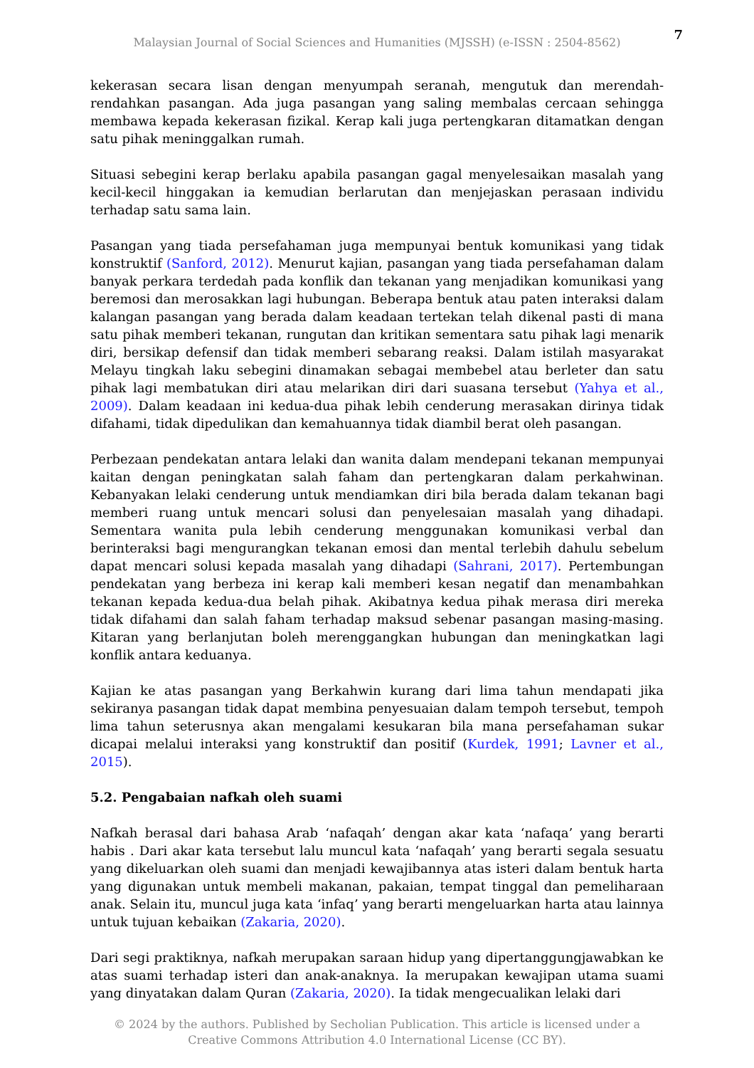7
Malaysian Journal of Social Sciences and Humanities (MJSSH) (e-ISSN : 2504-8562)
kekerasan secara lisan dengan menyumpah seranah, mengutuk dan merendah-rendahkan pasangan. Ada juga pasangan yang saling membalas cercaan sehingga membawa kepada kekerasan fizikal. Kerap kali juga pertengkaran ditamatkan dengan satu pihak meninggalkan rumah.
Situasi sebegini kerap berlaku apabila pasangan gagal menyelesaikan masalah yang kecil-kecil hinggakan ia kemudian berlarutan dan menjejaskan perasaan individu terhadap satu sama lain.
Pasangan yang tiada persefahaman juga mempunyai bentuk komunikasi yang tidak konstruktif (Sanford, 2012). Menurut kajian, pasangan yang tiada persefahaman dalam banyak perkara terdedah pada konflik dan tekanan yang menjadikan komunikasi yang beremosi dan merosakkan lagi hubungan. Beberapa bentuk atau paten interaksi dalam kalangan pasangan yang berada dalam keadaan tertekan telah dikenal pasti di mana satu pihak memberi tekanan, rungutan dan kritikan sementara satu pihak lagi menarik diri, bersikap defensif dan tidak memberi sebarang reaksi. Dalam istilah masyarakat Melayu tingkah laku sebegini dinamakan sebagai membebel atau berleter dan satu pihak lagi membatukan diri atau melarikan diri dari suasana tersebut (Yahya et al., 2009). Dalam keadaan ini kedua-dua pihak lebih cenderung merasakan dirinya tidak difahami, tidak dipedulikan dan kemahuannya tidak diambil berat oleh pasangan.
Perbezaan pendekatan antara lelaki dan wanita dalam mendepani tekanan mempunyai kaitan dengan peningkatan salah faham dan pertengkaran dalam perkahwinan. Kebanyakan lelaki cenderung untuk mendiamkan diri bila berada dalam tekanan bagi memberi ruang untuk mencari solusi dan penyelesaian masalah yang dihadapi. Sementara wanita pula lebih cenderung menggunakan komunikasi verbal dan berinteraksi bagi mengurangkan tekanan emosi dan mental terlebih dahulu sebelum dapat mencari solusi kepada masalah yang dihadapi (Sahrani, 2017). Pertembungan pendekatan yang berbeza ini kerap kali memberi kesan negatif dan menambahkan tekanan kepada kedua-dua belah pihak. Akibatnya kedua pihak merasa diri mereka tidak difahami dan salah faham terhadap maksud sebenar pasangan masing-masing. Kitaran yang berlanjutan boleh merenggangkan hubungan dan meningkatkan lagi konflik antara keduanya.
Kajian ke atas pasangan yang Berkahwin kurang dari lima tahun mendapati jika sekiranya pasangan tidak dapat membina penyesuaian dalam tempoh tersebut, tempoh lima tahun seterusnya akan mengalami kesukaran bila mana persefahaman sukar dicapai melalui interaksi yang konstruktif dan positif (Kurdek, 1991; Lavner et al., 2015).
5.2. Pengabaian nafkah oleh suami
Nafkah berasal dari bahasa Arab ‘nafaqah’ dengan akar kata ‘nafaqa’ yang berarti habis . Dari akar kata tersebut lalu muncul kata ‘nafaqah’ yang berarti segala sesuatu yang dikeluarkan oleh suami dan menjadi kewajibannya atas isteri dalam bentuk harta yang digunakan untuk membeli makanan, pakaian, tempat tinggal dan pemeliharaan anak. Selain itu, muncul juga kata ‘infaq’ yang berarti mengeluarkan harta atau lainnya untuk tujuan kebaikan (Zakaria, 2020).
Dari segi praktiknya, nafkah merupakan saraan hidup yang dipertanggungjawabkan ke atas suami terhadap isteri dan anak-anaknya. Ia merupakan kewajipan utama suami yang dinyatakan dalam Quran (Zakaria, 2020). Ia tidak mengecualikan lelaki dari
© 2024 by the authors. Published by Secholian Publication. This article is licensed under a Creative Commons Attribution 4.0 International License (CC BY).